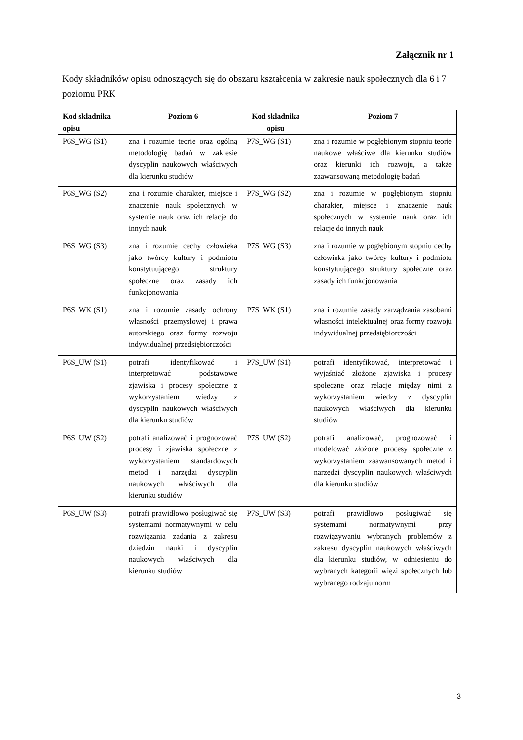Załącznik nr 1
Kody składników opisu odnoszących się do obszaru kształcenia w zakresie nauk społecznych dla 6 i 7 poziomu PRK
| Kod składnika opisu | Poziom 6 | Kod składnika opisu | Poziom 7 |
| --- | --- | --- | --- |
| P6S_WG (S1) | zna i rozumie teorie oraz ogólną metodologię badań w zakresie dyscyplin naukowych właściwych dla kierunku studiów | P7S_WG (S1) | zna i rozumie w pogłębionym stopniu teorie naukowe właściwe dla kierunku studiów oraz kierunki ich rozwoju, a także zaawansowaną metodologię badań |
| P6S_WG (S2) | zna i rozumie charakter, miejsce i znaczenie nauk społecznych w systemie nauk oraz ich relacje do innych nauk | P7S_WG (S2) | zna i rozumie w pogłębionym stopniu charakter, miejsce i znaczenie nauk społecznych w systemie nauk oraz ich relacje do innych nauk |
| P6S_WG (S3) | zna i rozumie cechy człowieka jako twórcy kultury i podmiotu konstytuującego struktury społeczne oraz zasady ich funkcjonowania | P7S_WG (S3) | zna i rozumie w pogłębionym stopniu cechy człowieka jako twórcy kultury i podmiotu konstytuującego struktury społeczne oraz zasady ich funkcjonowania |
| P6S_WK (S1) | zna i rozumie zasady ochrony własności przemysłowej i prawa autorskiego oraz formy rozwoju indywidualnej przedsiębiorczości | P7S_WK (S1) | zna i rozumie zasady zarządzania zasobami własności intelektualnej oraz formy rozwoju indywidualnej przedsiębiorczości |
| P6S_UW (S1) | potrafi identyfikować i interpretować podstawowe zjawiska i procesy społeczne z wykorzystaniem wiedzy z dyscyplin naukowych właściwych dla kierunku studiów | P7S_UW (S1) | potrafi identyfikować, interpretować i wyjaśniać złożone zjawiska i procesy społeczne oraz relacje między nimi z wykorzystaniem wiedzy z dyscyplin naukowych właściwych dla kierunku studiów |
| P6S_UW (S2) | potrafi analizować i prognozować procesy i zjawiska społeczne z wykorzystaniem standardowych metod i narzędzi dyscyplin naukowych właściwych dla kierunku studiów | P7S_UW (S2) | potrafi analizować, prognozować i modelować złożone procesy społeczne z wykorzystaniem zaawansowanych metod i narzędzi dyscyplin naukowych właściwych dla kierunku studiów |
| P6S_UW (S3) | potrafi prawidłowo posługiwać się systemami normatywnymi w celu rozwiązania zadania z zakresu dziedzin nauki i dyscyplin naukowych właściwych dla kierunku studiów | P7S_UW (S3) | potrafi prawidłowo posługiwać się systemami normatywnymi przy rozwiązywaniu wybranych problemów z zakresu dyscyplin naukowych właściwych dla kierunku studiów, w odniesieniu do wybranych kategorii więzi społecznych lub wybranego rodzaju norm |
3